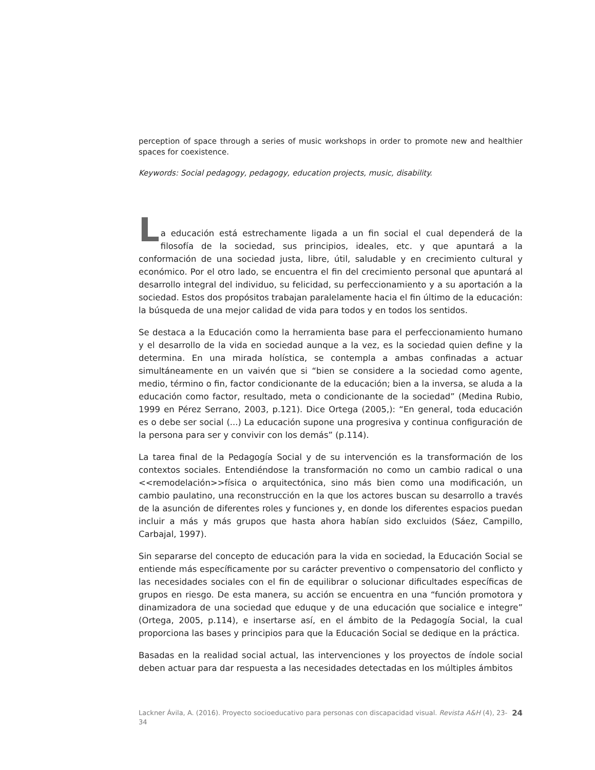perception of space through a series of music workshops in order to promote new and healthier spaces for coexistence.
Keywords: Social pedagogy, pedagogy, education projects, music, disability.
L
a educación está estrechamente ligada a un fin social el cual dependerá de la filosofía de la sociedad, sus principios, ideales, etc. y que apuntará a la conformación de una sociedad justa, libre, útil, saludable y en crecimiento cultural y económico. Por el otro lado, se encuentra el fin del crecimiento personal que apuntará al desarrollo integral del individuo, su felicidad, su perfeccionamiento y a su aportación a la sociedad. Estos dos propósitos trabajan paralelamente hacia el fin último de la educación: la búsqueda de una mejor calidad de vida para todos y en todos los sentidos.
Se destaca a la Educación como la herramienta base para el perfeccionamiento humano y el desarrollo de la vida en sociedad aunque a la vez, es la sociedad quien define y la determina. En una mirada holística, se contempla a ambas confinadas a actuar simultáneamente en un vaivén que si “bien se considere a la sociedad como agente, medio, término o fin, factor condicionante de la educación; bien a la inversa, se aluda a la educación como factor, resultado, meta o condicionante de la sociedad” (Medina Rubio, 1999 en Pérez Serrano, 2003, p.121). Dice Ortega (2005,): “En general, toda educación es o debe ser social (...) La educación supone una progresiva y continua configuración de la persona para ser y convivir con los demás” (p.114).
La tarea final de la Pedagogía Social y de su intervención es la transformación de los contextos sociales. Entendiéndose la transformación no como un cambio radical o una <<remodelación>>física o arquitectónica, sino más bien como una modificación, un cambio paulatino, una reconstrucción en la que los actores buscan su desarrollo a través de la asunción de diferentes roles y funciones y, en donde los diferentes espacios puedan incluir a más y más grupos que hasta ahora habían sido excluidos (Sáez, Campillo, Carbajal, 1997).
Sin separarse del concepto de educación para la vida en sociedad, la Educación Social se entiende más específicamente por su carácter preventivo o compensatorio del conflicto y las necesidades sociales con el fin de equilibrar o solucionar dificultades específicas de grupos en riesgo. De esta manera, su acción se encuentra en una “función promotora y dinamizadora de una sociedad que eduque y de una educación que socialice e integre” (Ortega, 2005, p.114), e insertarse así, en el ámbito de la Pedagogía Social, la cual proporciona las bases y principios para que la Educación Social se dedique en la práctica.
Basadas en la realidad social actual, las intervenciones y los proyectos de índole social deben actuar para dar respuesta a las necesidades detectadas en los múltiples ámbitos
Lackner Ávila, A. (2016). Proyecto socioeducativo para personas con discapacidad visual. Revista A&H (4), 23-34
24